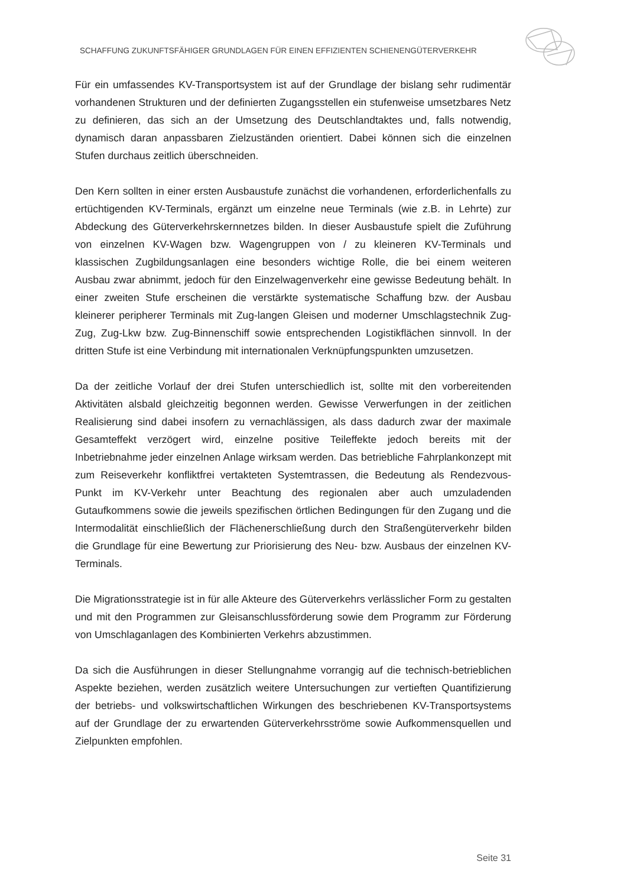SCHAFFUNG ZUKUNFTSFÄHIGER GRUNDLAGEN FÜR EINEN EFFIZIENTEN SCHIENENGÜTERVERKEHR
Für ein umfassendes KV-Transportsystem ist auf der Grundlage der bislang sehr rudimentär vorhandenen Strukturen und der definierten Zugangsstellen ein stufenweise umsetzbares Netz zu definieren, das sich an der Umsetzung des Deutschlandtaktes und, falls notwendig, dynamisch daran anpassbaren Zielzuständen orientiert. Dabei können sich die einzelnen Stufen durchaus zeitlich überschneiden.
Den Kern sollten in einer ersten Ausbaustufe zunächst die vorhandenen, erforderlichenfalls zu ertüchtigenden KV-Terminals, ergänzt um einzelne neue Terminals (wie z.B. in Lehrte) zur Abdeckung des Güterverkehrskernnetzes bilden. In dieser Ausbaustufe spielt die Zuführung von einzelnen KV-Wagen bzw. Wagengruppen von / zu kleineren KV-Terminals und klassischen Zugbildungsanlagen eine besonders wichtige Rolle, die bei einem weiteren Ausbau zwar abnimmt, jedoch für den Einzelwagenverkehr eine gewisse Bedeutung behält. In einer zweiten Stufe erscheinen die verstärkte systematische Schaffung bzw. der Ausbau kleinerer peripherer Terminals mit Zug-langen Gleisen und moderner Umschlagstechnik Zug-Zug, Zug-Lkw bzw. Zug-Binnenschiff sowie entsprechenden Logistikflächen sinnvoll. In der dritten Stufe ist eine Verbindung mit internationalen Verknüpfungspunkten umzusetzen.
Da der zeitliche Vorlauf der drei Stufen unterschiedlich ist, sollte mit den vorbereitenden Aktivitäten alsbald gleichzeitig begonnen werden. Gewisse Verwerfungen in der zeitlichen Realisierung sind dabei insofern zu vernachlässigen, als dass dadurch zwar der maximale Gesamteffekt verzögert wird, einzelne positive Teileffekte jedoch bereits mit der Inbetriebnahme jeder einzelnen Anlage wirksam werden. Das betriebliche Fahrplankonzept mit zum Reiseverkehr konfliktfrei vertakteten Systemtrassen, die Bedeutung als Rendezvous-Punkt im KV-Verkehr unter Beachtung des regionalen aber auch umzuladenden Gutaufkommens sowie die jeweils spezifischen örtlichen Bedingungen für den Zugang und die Intermodalität einschließlich der Flächenerschließung durch den Straßengüterverkehr bilden die Grundlage für eine Bewertung zur Priorisierung des Neu- bzw. Ausbaus der einzelnen KV-Terminals.
Die Migrationsstrategie ist in für alle Akteure des Güterverkehrs verlässlicher Form zu gestalten und mit den Programmen zur Gleisanschlussförderung sowie dem Programm zur Förderung von Umschlaganlagen des Kombinierten Verkehrs abzustimmen.
Da sich die Ausführungen in dieser Stellungnahme vorrangig auf die technisch-betrieblichen Aspekte beziehen, werden zusätzlich weitere Untersuchungen zur vertieften Quantifizierung der betriebs- und volkswirtschaftlichen Wirkungen des beschriebenen KV-Transportsystems auf der Grundlage der zu erwartenden Güterverkehrsströme sowie Aufkommensquellen und Zielpunkten empfohlen.
Seite 31